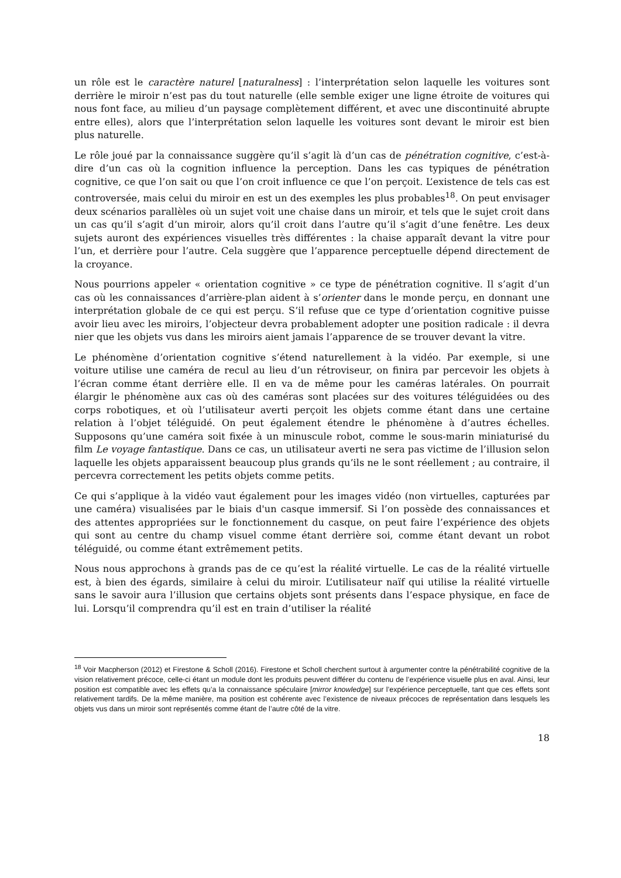un rôle est le caractère naturel [naturalness] : l’interprétation selon laquelle les voitures sont derrière le miroir n’est pas du tout naturelle (elle semble exiger une ligne étroite de voitures qui nous font face, au milieu d’un paysage complètement différent, et avec une discontinuité abrupte entre elles), alors que l’interprétation selon laquelle les voitures sont devant le miroir est bien plus naturelle.
Le rôle joué par la connaissance suggère qu’il s’agit là d’un cas de pénétration cognitive, c’est-à-dire d’un cas où la cognition influence la perception. Dans les cas typiques de pénétration cognitive, ce que l’on sait ou que l’on croit influence ce que l’on perçoit. L’existence de tels cas est controversée, mais celui du miroir en est un des exemples les plus probables<sup>18</sup>. On peut envisager deux scénarios parallèles où un sujet voit une chaise dans un miroir, et tels que le sujet croit dans un cas qu’il s’agit d’un miroir, alors qu’il croit dans l’autre qu’il s’agit d’une fenêtre. Les deux sujets auront des expériences visuelles très différentes : la chaise apparaît devant la vitre pour l’un, et derrière pour l’autre. Cela suggère que l’apparence perceptuelle dépend directement de la croyance.
Nous pourrions appeler « orientation cognitive » ce type de pénétration cognitive. Il s’agit d’un cas où les connaissances d’arrière-plan aident à s’orienter dans le monde perçu, en donnant une interprétation globale de ce qui est perçu. S’il refuse que ce type d’orientation cognitive puisse avoir lieu avec les miroirs, l’objecteur devra probablement adopter une position radicale : il devra nier que les objets vus dans les miroirs aient jamais l’apparence de se trouver devant la vitre.
Le phénomène d’orientation cognitive s’étend naturellement à la vidéo. Par exemple, si une voiture utilise une caméra de recul au lieu d’un rétroviseur, on finira par percevoir les objets à l’écran comme étant derrière elle. Il en va de même pour les caméras latérales. On pourrait élargir le phénomène aux cas où des caméras sont placées sur des voitures téléguidées ou des corps robotiques, et où l’utilisateur averti perçoit les objets comme étant dans une certaine relation à l’objet téléguidé. On peut également étendre le phénomène à d’autres échelles. Supposons qu’une caméra soit fixée à un minuscule robot, comme le sous-marin miniaturisé du film Le voyage fantastique. Dans ce cas, un utilisateur averti ne sera pas victime de l’illusion selon laquelle les objets apparaissent beaucoup plus grands qu’ils ne le sont réellement ; au contraire, il percevra correctement les petits objets comme petits.
Ce qui s’applique à la vidéo vaut également pour les images vidéo (non virtuelles, capturées par une caméra) visualisées par le biais d'un casque immersif. Si l’on possède des connaissances et des attentes appropriées sur le fonctionnement du casque, on peut faire l’expérience des objets qui sont au centre du champ visuel comme étant derrière soi, comme étant devant un robot téléguidé, ou comme étant extrêmement petits.
Nous nous approchons à grands pas de ce qu’est la réalité virtuelle. Le cas de la réalité virtuelle est, à bien des égards, similaire à celui du miroir. L’utilisateur naïf qui utilise la réalité virtuelle sans le savoir aura l’illusion que certains objets sont présents dans l’espace physique, en face de lui. Lorsqu’il comprendra qu’il est en train d’utiliser la réalité
<sup>18</sup> Voir Macpherson (2012) et Firestone & Scholl (2016). Firestone et Scholl cherchent surtout à argumenter contre la pénétrabilité cognitive de la vision relativement précoce, celle-ci étant un module dont les produits peuvent différer du contenu de l’expérience visuelle plus en aval. Ainsi, leur position est compatible avec les effets qu’a la connaissance spéculaire [mirror knowledge] sur l’expérience perceptuelle, tant que ces effets sont relativement tardifs. De la même manière, ma position est cohérente avec l’existence de niveaux précoces de représentation dans lesquels les objets vus dans un miroir sont représentés comme étant de l’autre côté de la vitre.
18